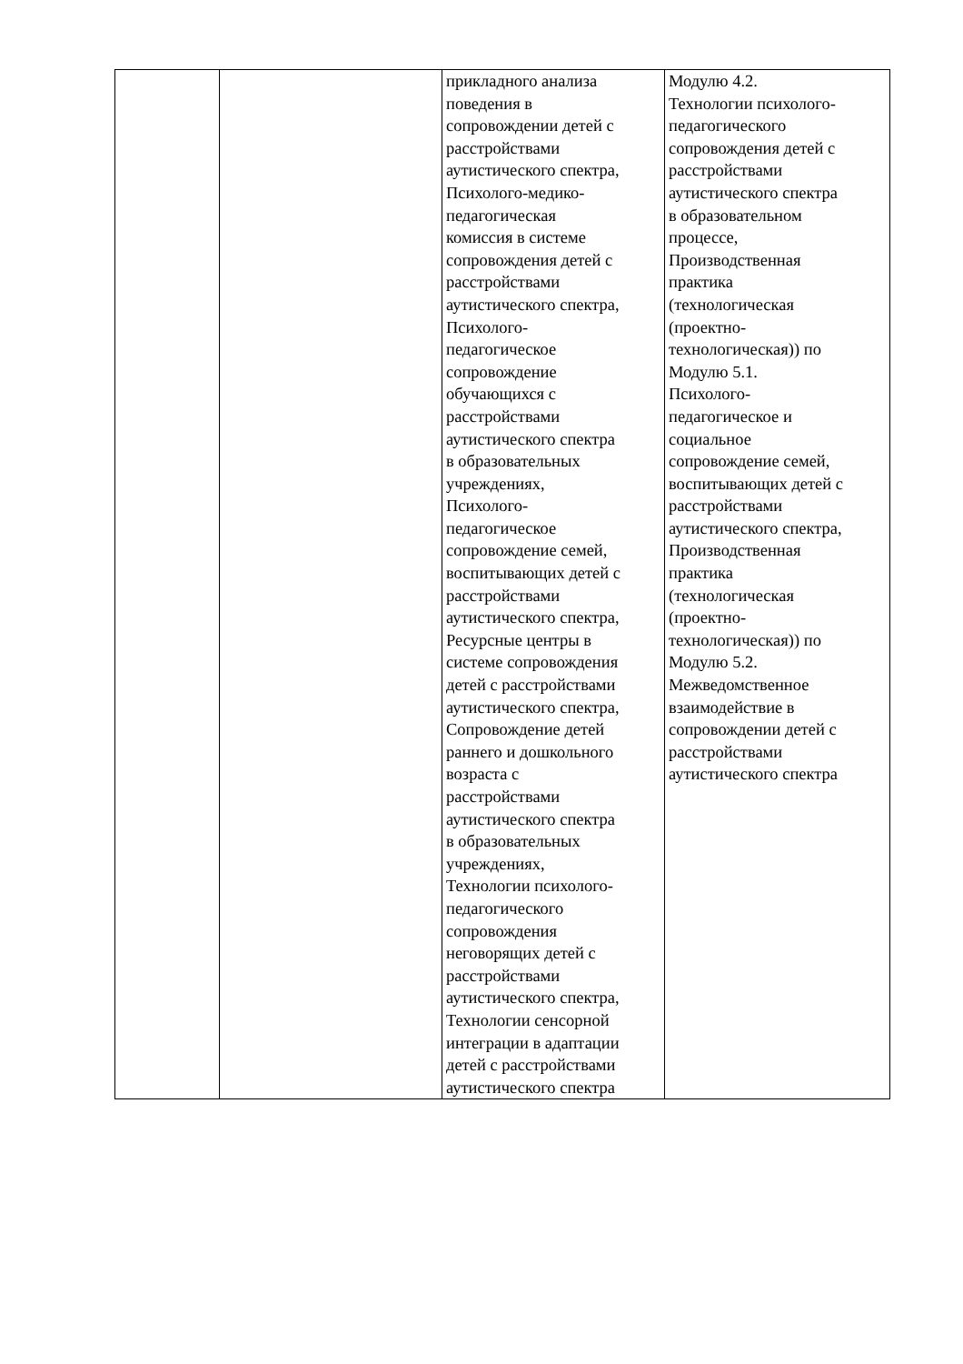| | | прикладного анализа поведения в сопровождении детей с расстройствами аутистического спектра, Психолого-медико- педагогическая комиссия в системе сопровождения детей с расстройствами аутистического спектра, Психолого- педагогическое сопровождение обучающихся с расстройствами аутистического спектра в образовательных учреждениях, Психолого- педагогическое сопровождение семей, воспитывающих детей с расстройствами аутистического спектра, Ресурсные центры в системе сопровождения детей с расстройствами аутистического спектра, Сопровождение детей раннего и дошкольного возраста с расстройствами аутистического спектра в образовательных учреждениях, Технологии психолого- педагогического сопровождения неговорящих детей с расстройствами аутистического спектра, Технологии сенсорной интеграции в адаптации детей с расстройствами аутистического спектра | Модулю 4.2. Технологии психолого- педагогического сопровождения детей с расстройствами аутистического спектра в образовательном процессе, Производственная практика (технологическая (проектно- технологическая)) по Модулю 5.1. Психолого- педагогическое и социальное сопровождение семей, воспитывающих детей с расстройствами аутистического спектра, Производственная практика (технологическая (проектно- технологическая)) по Модулю 5.2. Межведомственное взаимодействие в сопровождении детей с расстройствами аутистического спектра |